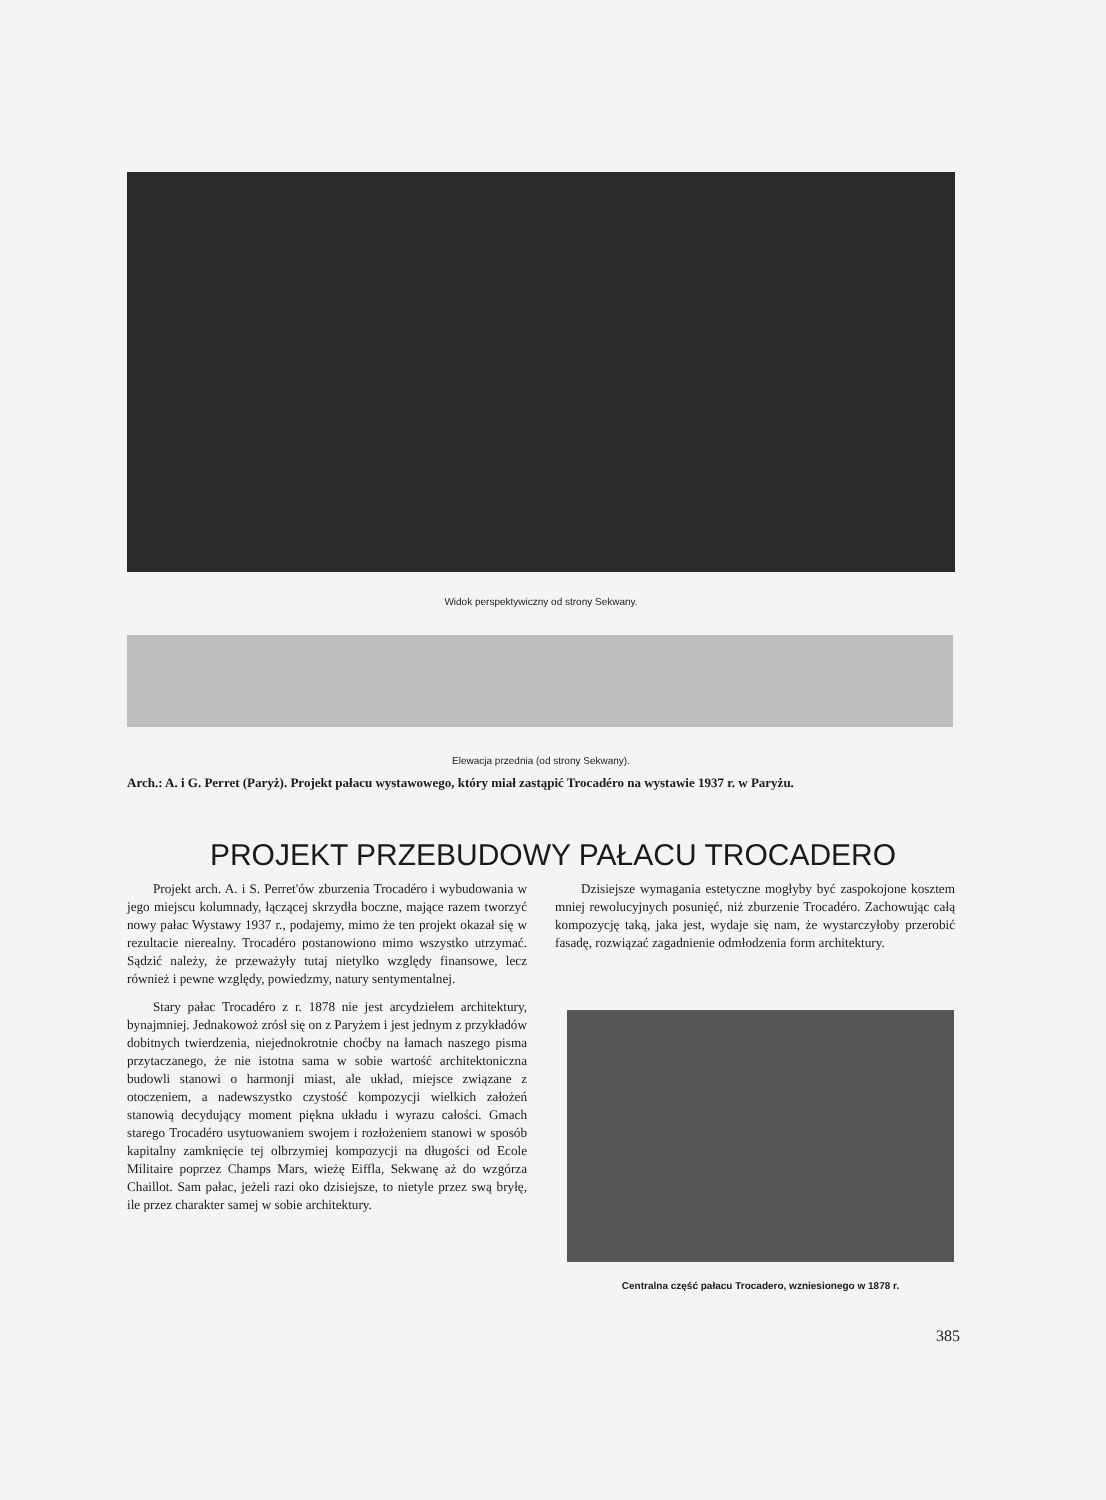Widok perspektywiczny od strony Sekwany.
Elewacja przednia (od strony Sekwany).
Arch.: A. i G. Perret (Paryż). Projekt pałacu wystawowego, który miał zastąpić Trocadéro na wystawie 1937 r. w Paryżu.
PROJEKT PRZEBUDOWY PAŁACU TROCADERO
Projekt arch. A. i S. Perret'ów zburzenia Trocadéro i wybudowania w jego miejscu kolumnady, łączącej skrzydła boczne, mające razem tworzyć nowy pałac Wystawy 1937 r., podajemy, mimo że ten projekt okazał się w rezultacie nierealny. Trocadéro postanowiono mimo wszystko utrzymać. Sądzić należy, że przeważyły tutaj nietylko względy finansowe, lecz również i pewne względy, powiedzmy, natury sentymentalnej.
Stary pałac Trocadéro z r. 1878 nie jest arcydziełem architektury, bynajmniej. Jednakowoż zrósł się on z Paryżem i jest jednym z przykładów dobitnych twierdzenia, niejednokrotnie choćby na łamach naszego pisma przytaczanego, że nie istotna sama w sobie wartość architektoniczna budowli stanowi o harmonji miast, ale układ, miejsce związane z otoczeniem, a nadewszystko czystość kompozycji wielkich założeń stanowią decydujący moment piękna układu i wyrazu całości. Gmach starego Trocadéro usytuowaniem swojem i rozłożeniem stanowi w sposób kapitalny zamknięcie tej olbrzymiej kompozycji na długości od Ecole Militaire poprzez Champs Mars, wieżę Eiffla, Sekwanę aż do wzgórza Chaillot. Sam pałac, jeżeli razi oko dzisiejsze, to nietyle przez swą bryłę, ile przez charakter samej w sobie architektury.
Dzisiejsze wymagania estetyczne mogłyby być zaspokojone kosztem mniej rewolucyjnych posunięć, niż zburzenie Trocadéro. Zachowując całą kompozycję taką, jaka jest, wydaje się nam, że wystarczyłoby przerobić fasadę, rozwiązać zagadnienie odmłodzenia form architektury.
Centralna część pałacu Trocadero, wzniesionego w 1878 r.
385